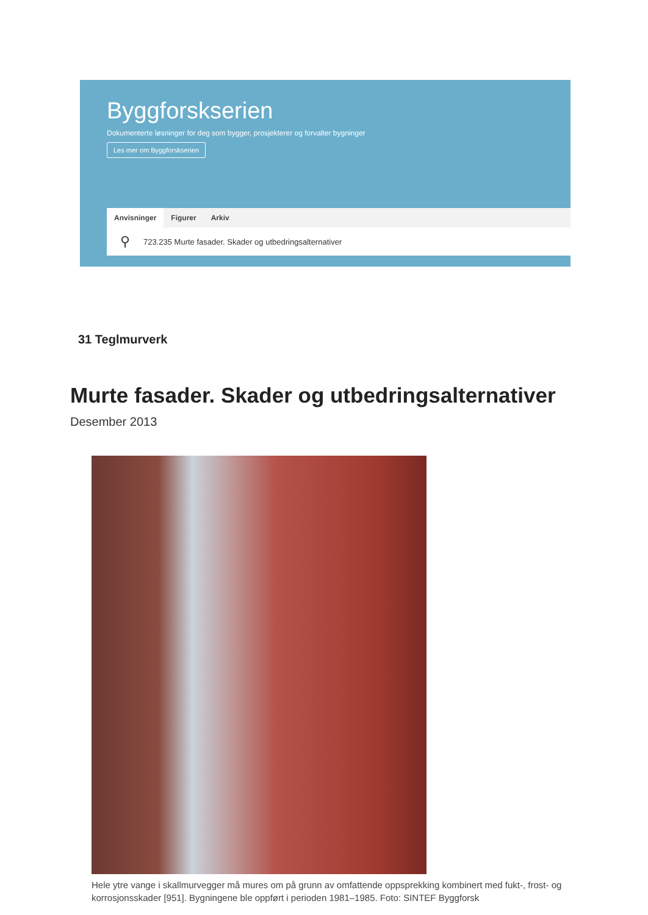Byggforskserien
Dokumenterte løsninger for deg som bygger, prosjekterer og forvalter bygninger
Les mer om Byggforskserien
Anvisninger Figurer Arkiv
⚲ 723.235 Murte fasader. Skader og utbedringsalternativer
31 Teglmurverk
Murte fasader. Skader og utbedringsalternativer
Desember 2013
Hele ytre vange i skallmurvegger må mures om på grunn av omfattende oppsprekking kombinert med fukt-, frost- og korrosjonsskader [951]. Bygningene ble oppført i perioden 1981–1985. Foto: SINTEF Byggforsk